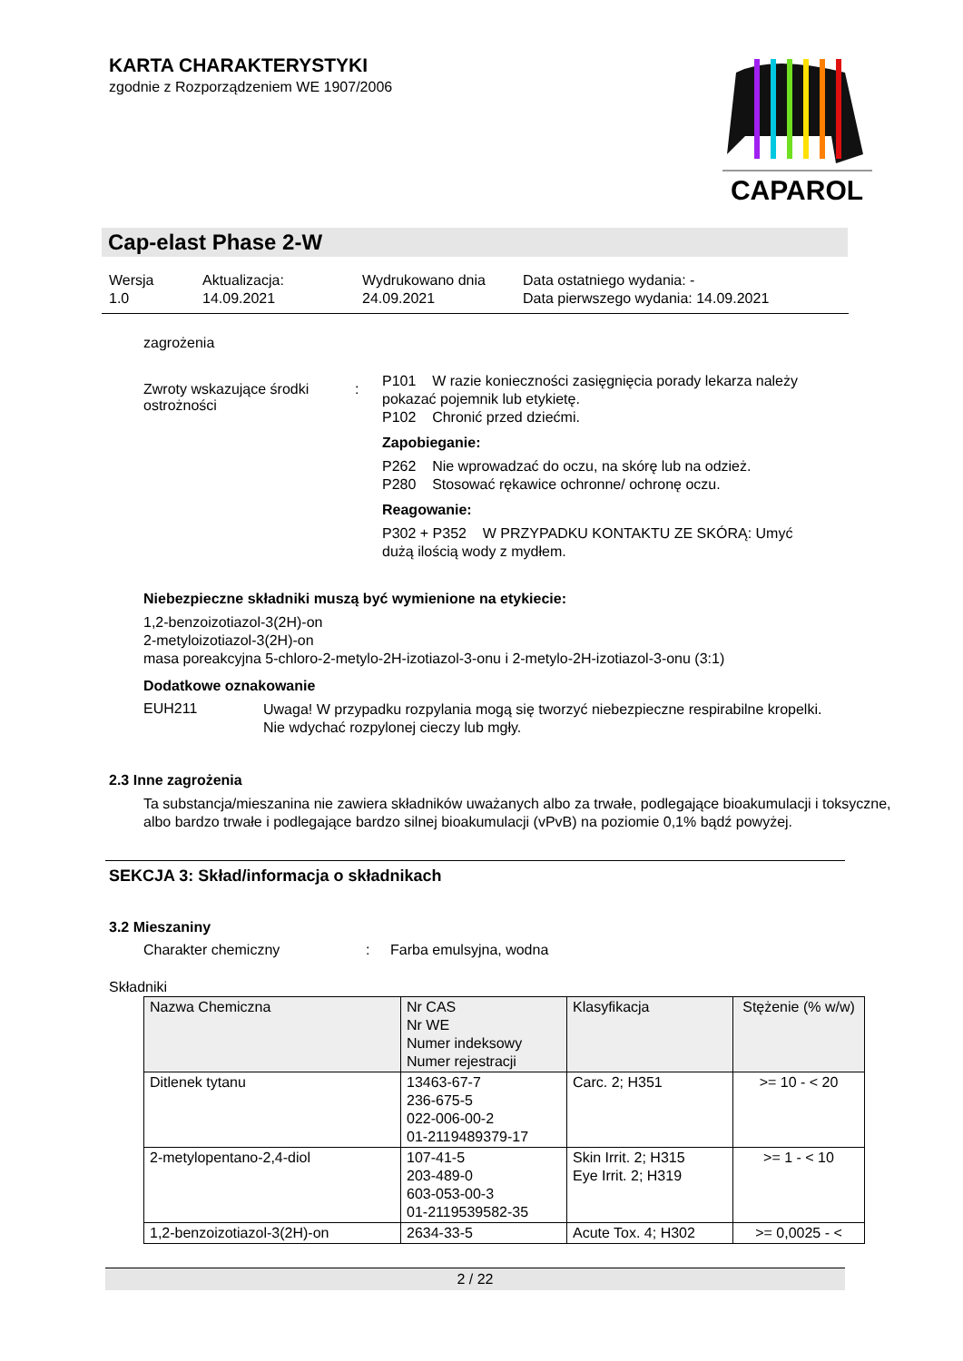KARTA CHARAKTERYSTYKI
zgodnie z Rozporządzeniem WE 1907/2006
CAPAROL
Cap-elast Phase 2-W
Wersja
1.0
Aktualizacja:
14.09.2021
Wydrukowano dnia
24.09.2021
Data ostatniego wydania: -
Data pierwszego wydania: 14.09.2021
zagrożenia
Zwroty wskazujące środki ostrożności
:
P101 W razie konieczności zasięgnięcia porady lekarza należy pokazać pojemnik lub etykietę.
P102 Chronić przed dziećmi.
Zapobieganie:
P262 Nie wprowadzać do oczu, na skórę lub na odzież.
P280 Stosować rękawice ochronne/ ochronę oczu.
Reagowanie:
P302 + P352 W PRZYPADKU KONTAKTU ZE SKÓRĄ: Umyć dużą ilością wody z mydłem.
Niebezpieczne składniki muszą być wymienione na etykiecie:
1,2-benzoizotiazol-3(2H)-on
2-metyloizotiazol-3(2H)-on
masa poreakcyjna 5-chloro-2-metylo-2H-izotiazol-3-onu i 2-metylo-2H-izotiazol-3-onu (3:1)
Dodatkowe oznakowanie
EUH211
Uwaga! W przypadku rozpylania mogą się tworzyć niebezpieczne respirabilne kropelki. Nie wdychać rozpylonej cieczy lub mgły.
2.3 Inne zagrożenia
Ta substancja/mieszanina nie zawiera składników uważanych albo za trwałe, podlegające bioakumulacji i toksyczne, albo bardzo trwałe i podlegające bardzo silnej bioakumulacji (vPvB) na poziomie 0,1% bądź powyżej.
SEKCJA 3: Skład/informacja o składnikach
3.2 Mieszaniny
Charakter chemiczny : Farba emulsyjna, wodna
Składniki
| Nazwa Chemiczna | Nr CAS Nr WE Numer indeksowy Numer rejestracji | Klasyfikacja | Stężenie (% w/w) |
| Ditlenek tytanu | 13463-67-7 236-675-5 022-006-00-2 01-2119489379-17 | Carc. 2; H351 | >= 10 - < 20 |
| 2-metylopentano-2,4-diol | 107-41-5 203-489-0 603-053-00-3 01-2119539582-35 | Skin Irrit. 2; H315 Eye Irrit. 2; H319 | >= 1 - < 10 |
| 1,2-benzoizotiazol-3(2H)-on | 2634-33-5 | Acute Tox. 4; H302 | >= 0,0025 - < |
2 / 22